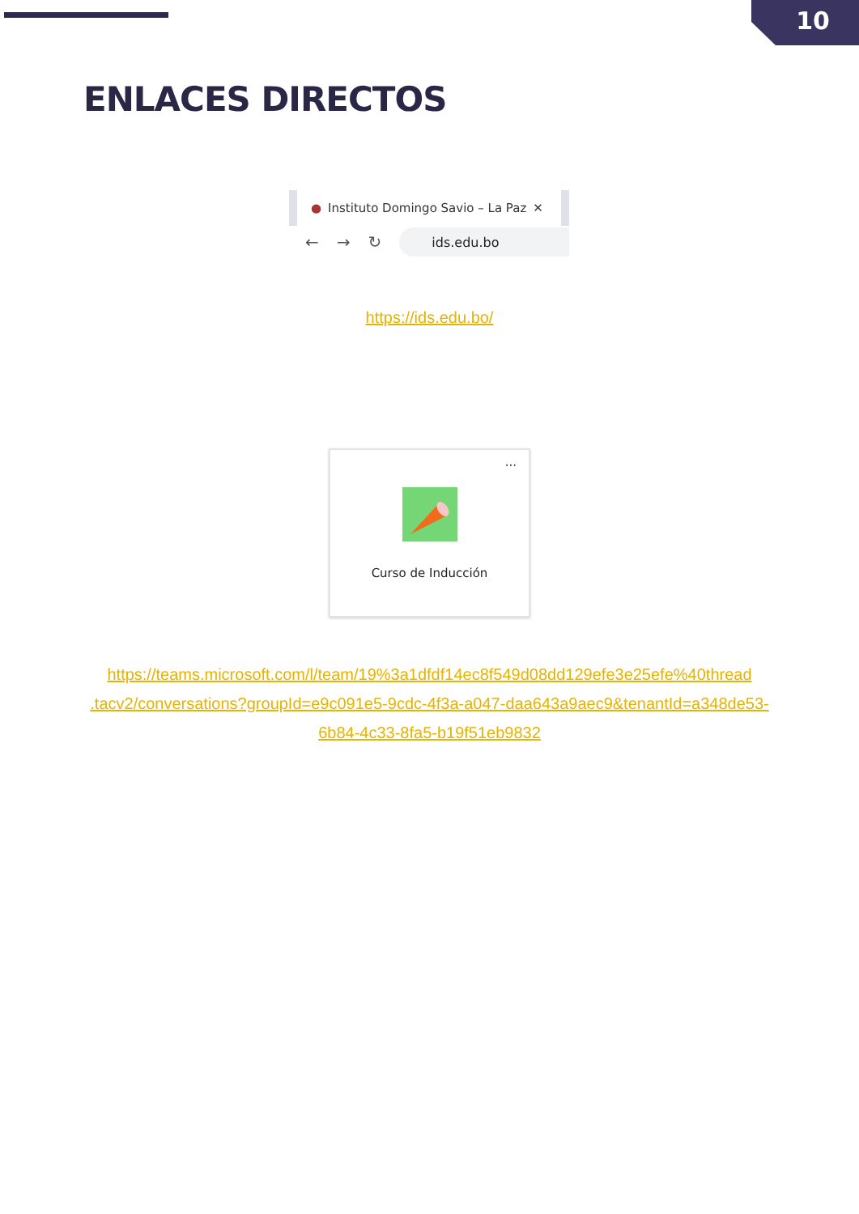10
ENLACES DIRECTOS
● Instituto Domingo Savio – La Paz ✕
← → ↻
ids.edu.bo
https://ids.edu.bo/
···
Curso de Inducción
https://teams.microsoft.com/l/team/19%3a1dfdf14ec8f549d08dd129efe3e25efe%40thread .tacv2/conversations?groupId=e9c091e5-9cdc-4f3a-a047-daa643a9aec9&tenantId=a348de53-6b84-4c33-8fa5-b19f51eb9832